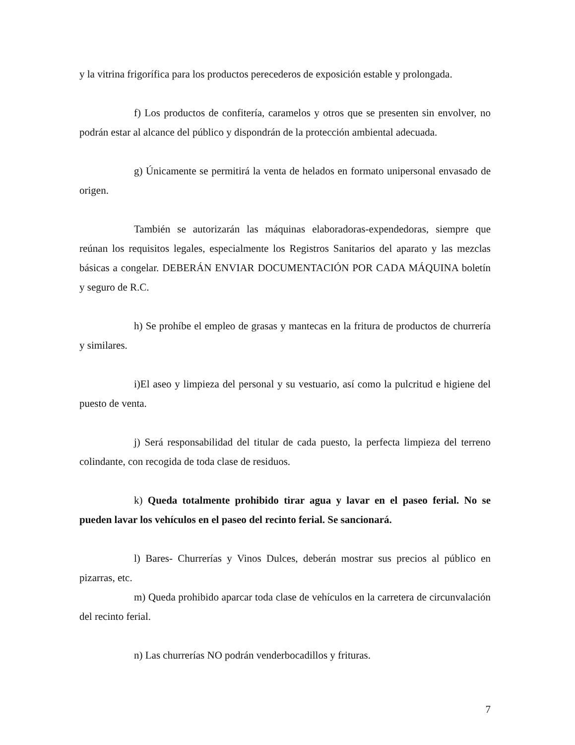y la vitrina frigorífica para los productos perecederos de exposición estable y prolongada.
f) Los productos de confitería, caramelos y otros que se presenten sin envolver, no podrán estar al alcance del público y dispondrán de la protección ambiental adecuada.
g) Únicamente se permitirá la venta de helados en formato unipersonal envasado de origen.
También se autorizarán las máquinas elaboradoras-expendedoras, siempre que reúnan los requisitos legales, especialmente los Registros Sanitarios del aparato y las mezclas básicas a congelar. DEBERÁN ENVIAR DOCUMENTACIÓN POR CADA MÁQUINA boletín y seguro de R.C.
h) Se prohíbe el empleo de grasas y mantecas en la fritura de productos de churrería y similares.
i)El aseo y limpieza del personal y su vestuario, así como la pulcritud e higiene del puesto de venta.
j) Será responsabilidad del titular de cada puesto, la perfecta limpieza del terreno colindante, con recogida de toda clase de residuos.
k) Queda totalmente prohibido tirar agua y lavar en el paseo ferial. No se pueden lavar los vehículos en el paseo del recinto ferial. Se sancionará.
l) Bares- Churrerías y Vinos Dulces, deberán mostrar sus precios al público en pizarras, etc.
m) Queda prohibido aparcar toda clase de vehículos en la carretera de circunvalación del recinto ferial.
n) Las churrerías NO podrán venderbocadillos y frituras.
7